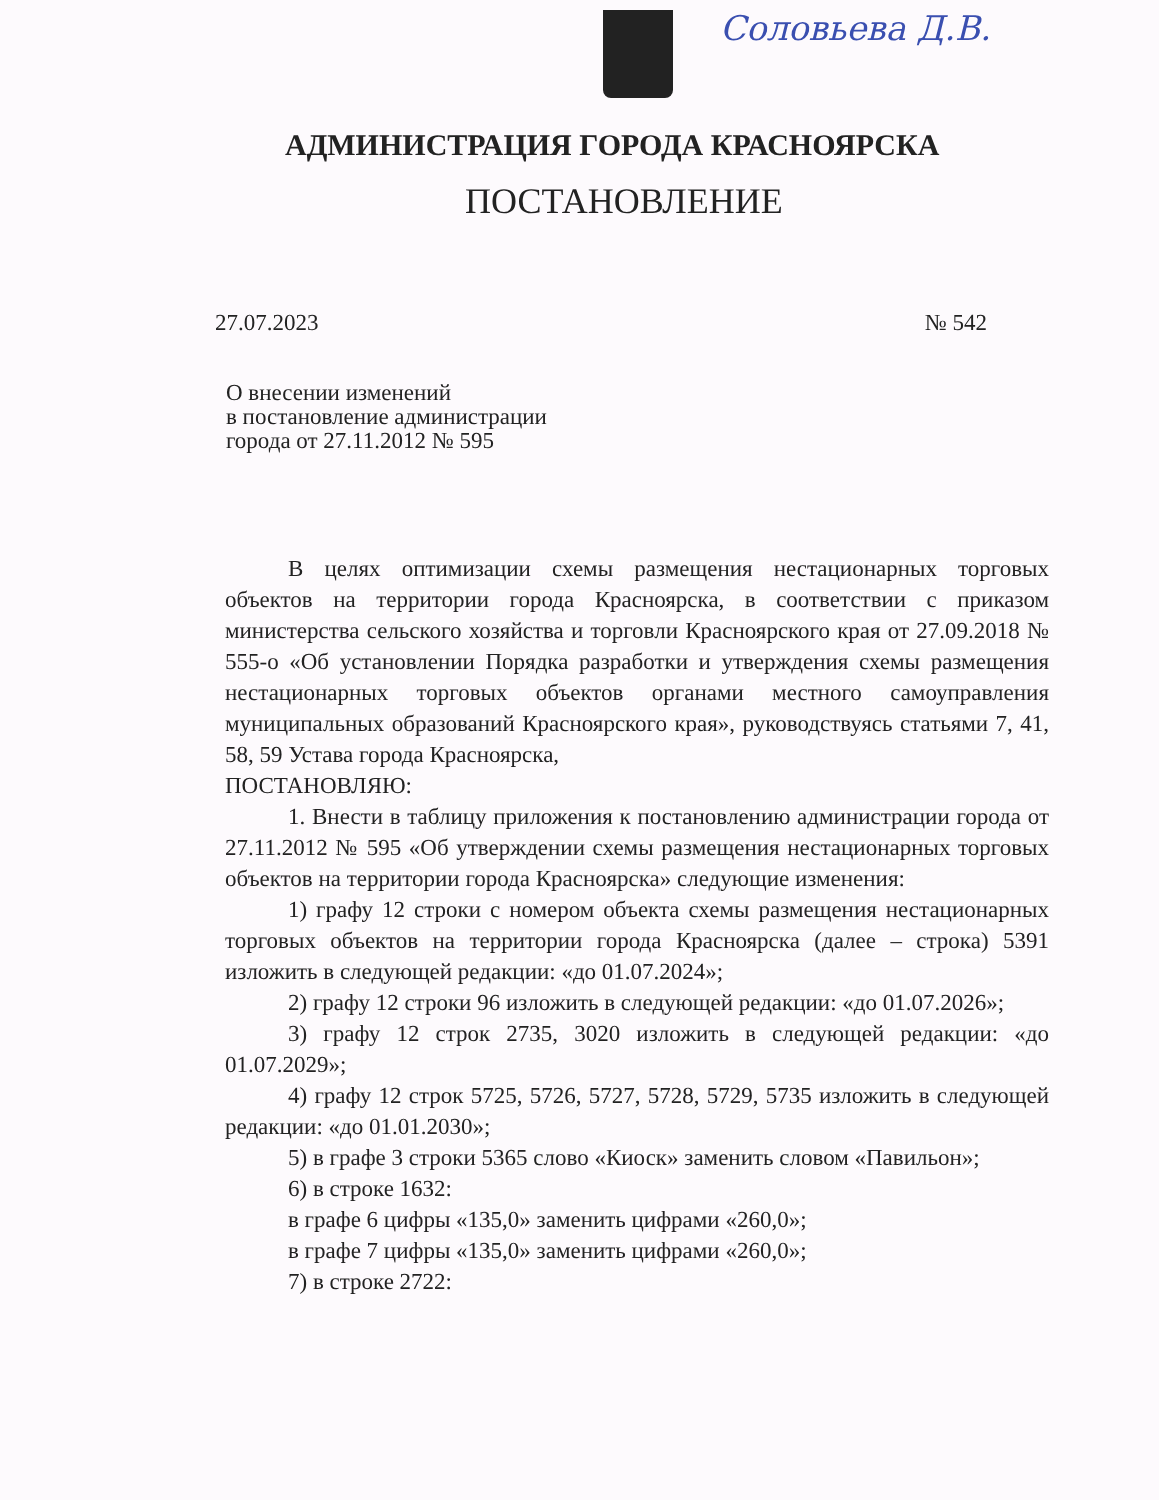Соловьева Д.В.
АДМИНИСТРАЦИЯ ГОРОДА КРАСНОЯРСКА
ПОСТАНОВЛЕНИЕ
27.07.2023 № 542
О внесении изменений
в постановление администрации
города от 27.11.2012 № 595
В целях оптимизации схемы размещения нестационарных торговых объектов на территории города Красноярска, в соответствии с приказом министерства сельского хозяйства и торговли Красноярского края от 27.09.2018 № 555-о «Об установлении Порядка разработки и утверждения схемы размещения нестационарных торговых объектов органами местного самоуправления муниципальных образований Красноярского края», руководствуясь статьями 7, 41, 58, 59 Устава города Красноярска,
ПОСТАНОВЛЯЮ:
1. Внести в таблицу приложения к постановлению администрации города от 27.11.2012 № 595 «Об утверждении схемы размещения нестационарных торговых объектов на территории города Красноярска» следующие изменения:
1) графу 12 строки с номером объекта схемы размещения нестационарных торговых объектов на территории города Красноярска (далее – строка) 5391 изложить в следующей редакции: «до 01.07.2024»;
2) графу 12 строки 96 изложить в следующей редакции: «до 01.07.2026»;
3) графу 12 строк 2735, 3020 изложить в следующей редакции: «до 01.07.2029»;
4) графу 12 строк 5725, 5726, 5727, 5728, 5729, 5735 изложить в следующей редакции: «до 01.01.2030»;
5) в графе 3 строки 5365 слово «Киоск» заменить словом «Павильон»;
6) в строке 1632:
в графе 6 цифры «135,0» заменить цифрами «260,0»;
в графе 7 цифры «135,0» заменить цифрами «260,0»;
7) в строке 2722: